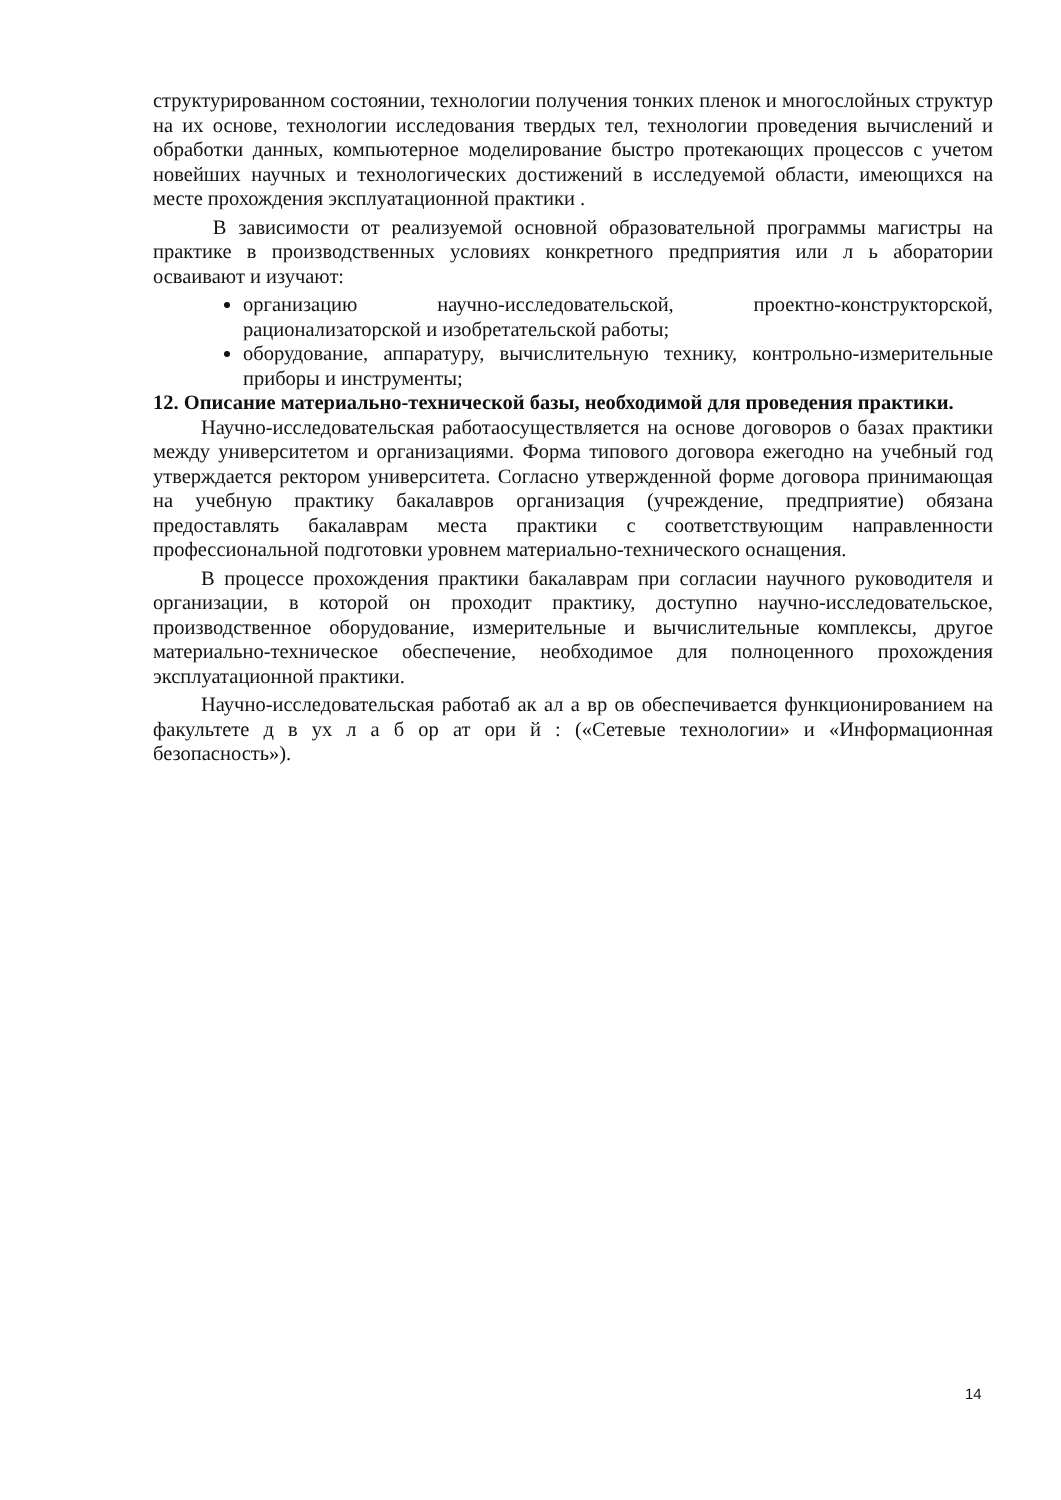структурированном состоянии, технологии получения тонких пленок и многослойных структур на их основе, технологии исследования твердых тел, технологии проведения вычислений и обработки данных, компьютерное моделирование быстро протекающих процессов с учетом новейших научных и технологических достижений в исследуемой области, имеющихся на месте прохождения эксплуатационной практики .
В зависимости от реализуемой основной образовательной программы магистры на практике в производственных условиях конкретного предприятия или л ь аборатории осваивают и изучают:
организацию научно-исследовательской, проектно-конструкторской, рационализаторской и изобретательской работы;
оборудование, аппаратуру, вычислительную технику, контрольно-измерительные приборы и инструменты;
12. Описание материально-технической базы, необходимой для проведения практики.
Научно-исследовательская работаосуществляется на основе договоров о базах практики между университетом и организациями. Форма типового договора ежегодно на учебный год утверждается ректором университета. Согласно утвержденной форме договора принимающая на учебную практику бакалавров организация (учреждение, предприятие) обязана предоставлять бакалаврам места практики с соответствующим направленности профессиональной подготовки уровнем материально-технического оснащения.
В процессе прохождения практики бакалаврам при согласии научного руководителя и организации, в которой он проходит практику, доступно научно-исследовательское, производственное оборудование, измерительные и вычислительные комплексы, другое материально-техническое обеспечение, необходимое для полноценного прохождения эксплуатационной практики.
Научно-исследовательская работаб ак ал а вр ов обеспечивается функционированием на факультете д в ух л а б ор ат ори й : («Сетевые технологии» и «Информационная безопасность»).
14